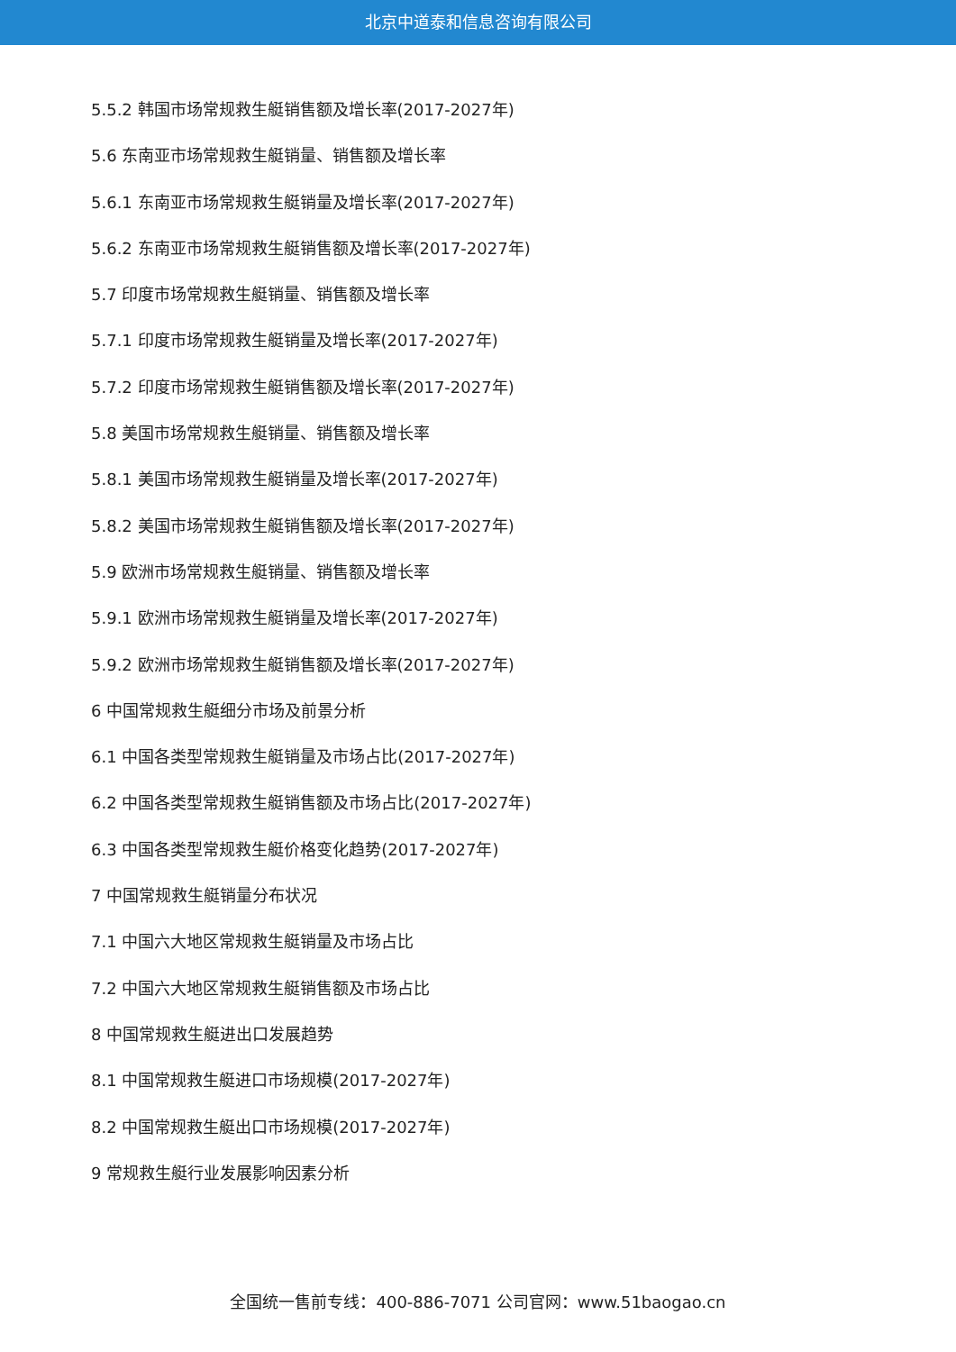北京中道泰和信息咨询有限公司
5.5.2 韩国市场常规救生艇销售额及增长率(2017-2027年)
5.6 东南亚市场常规救生艇销量、销售额及增长率
5.6.1 东南亚市场常规救生艇销量及增长率(2017-2027年)
5.6.2 东南亚市场常规救生艇销售额及增长率(2017-2027年)
5.7 印度市场常规救生艇销量、销售额及增长率
5.7.1 印度市场常规救生艇销量及增长率(2017-2027年)
5.7.2 印度市场常规救生艇销售额及增长率(2017-2027年)
5.8 美国市场常规救生艇销量、销售额及增长率
5.8.1 美国市场常规救生艇销量及增长率(2017-2027年)
5.8.2 美国市场常规救生艇销售额及增长率(2017-2027年)
5.9 欧洲市场常规救生艇销量、销售额及增长率
5.9.1 欧洲市场常规救生艇销量及增长率(2017-2027年)
5.9.2 欧洲市场常规救生艇销售额及增长率(2017-2027年)
6 中国常规救生艇细分市场及前景分析
6.1 中国各类型常规救生艇销量及市场占比(2017-2027年)
6.2 中国各类型常规救生艇销售额及市场占比(2017-2027年)
6.3 中国各类型常规救生艇价格变化趋势(2017-2027年)
7 中国常规救生艇销量分布状况
7.1 中国六大地区常规救生艇销量及市场占比
7.2 中国六大地区常规救生艇销售额及市场占比
8 中国常规救生艇进出口发展趋势
8.1 中国常规救生艇进口市场规模(2017-2027年)
8.2 中国常规救生艇出口市场规模(2017-2027年)
9 常规救生艇行业发展影响因素分析
全国统一售前专线：400-886-7071 公司官网：www.51baogao.cn